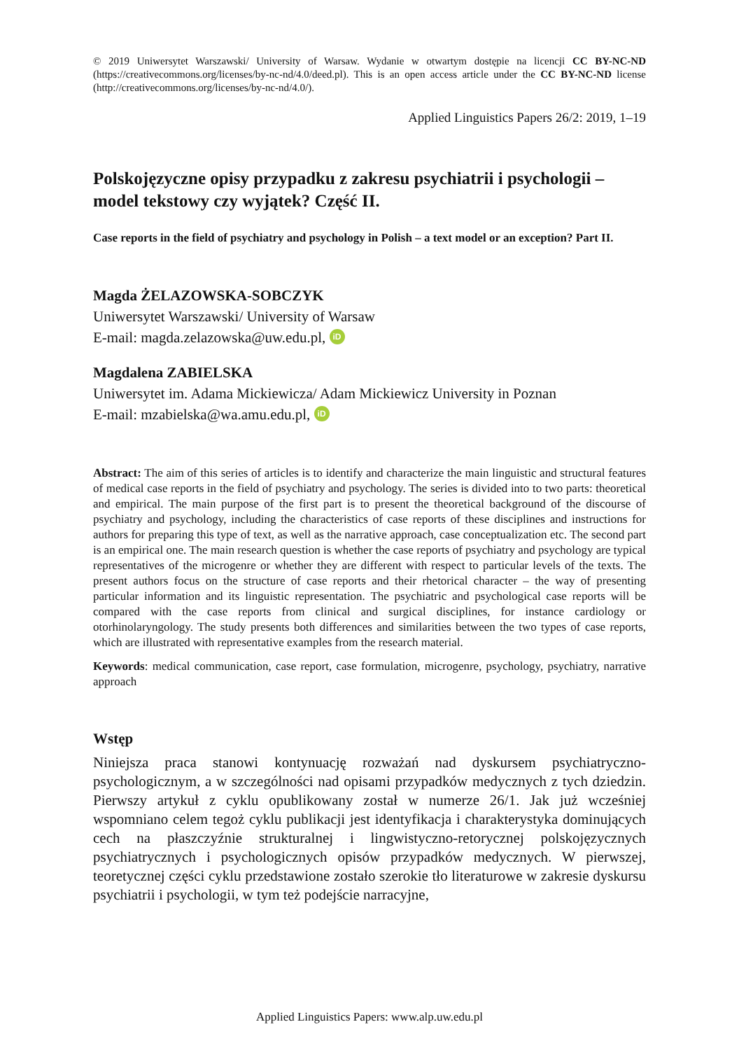© 2019 Uniwersytet Warszawski/ University of Warsaw. Wydanie w otwartym dostępie na licencji CC BY-NC-ND (https://creativecommons.org/licenses/by-nc-nd/4.0/deed.pl). This is an open access article under the CC BY-NC-ND license (http://creativecommons.org/licenses/by-nc-nd/4.0/).
Applied Linguistics Papers 26/2: 2019, 1–19
Polskojęzyczne opisy przypadku z zakresu psychiatrii i psychologii – model tekstowy czy wyjątek? Część II.
Case reports in the field of psychiatry and psychology in Polish – a text model or an exception? Part II.
Magda ŻELAZOWSKA-SOBCZYK
Uniwersytet Warszawski/ University of Warsaw
E-mail: magda.zelazowska@uw.edu.pl, iD
Magdalena ZABIELSKA
Uniwersytet im. Adama Mickiewicza/ Adam Mickiewicz University in Poznan
E-mail: mzabielska@wa.amu.edu.pl, iD
Abstract: The aim of this series of articles is to identify and characterize the main linguistic and structural features of medical case reports in the field of psychiatry and psychology. The series is divided into to two parts: theoretical and empirical. The main purpose of the first part is to present the theoretical background of the discourse of psychiatry and psychology, including the characteristics of case reports of these disciplines and instructions for authors for preparing this type of text, as well as the narrative approach, case conceptualization etc. The second part is an empirical one. The main research question is whether the case reports of psychiatry and psychology are typical representatives of the microgenre or whether they are different with respect to particular levels of the texts. The present authors focus on the structure of case reports and their rhetorical character – the way of presenting particular information and its linguistic representation. The psychiatric and psychological case reports will be compared with the case reports from clinical and surgical disciplines, for instance cardiology or otorhinolaryngology. The study presents both differences and similarities between the two types of case reports, which are illustrated with representative examples from the research material.
Keywords: medical communication, case report, case formulation, microgenre, psychology, psychiatry, narrative approach
Wstęp
Niniejsza praca stanowi kontynuację rozważań nad dyskursem psychiatryczno-psychologicznym, a w szczególności nad opisami przypadków medycznych z tych dziedzin. Pierwszy artykuł z cyklu opublikowany został w numerze 26/1. Jak już wcześniej wspomniano celem tegoż cyklu publikacji jest identyfikacja i charakterystyka dominujących cech na płaszczyźnie strukturalnej i lingwistyczno-retorycznej polskojęzycznych psychiatrycznych i psychologicznych opisów przypadków medycznych. W pierwszej, teoretycznej części cyklu przedstawione zostało szerokie tło literaturowe w zakresie dyskursu psychiatrii i psychologii, w tym też podejście narracyjne,
Applied Linguistics Papers: www.alp.uw.edu.pl